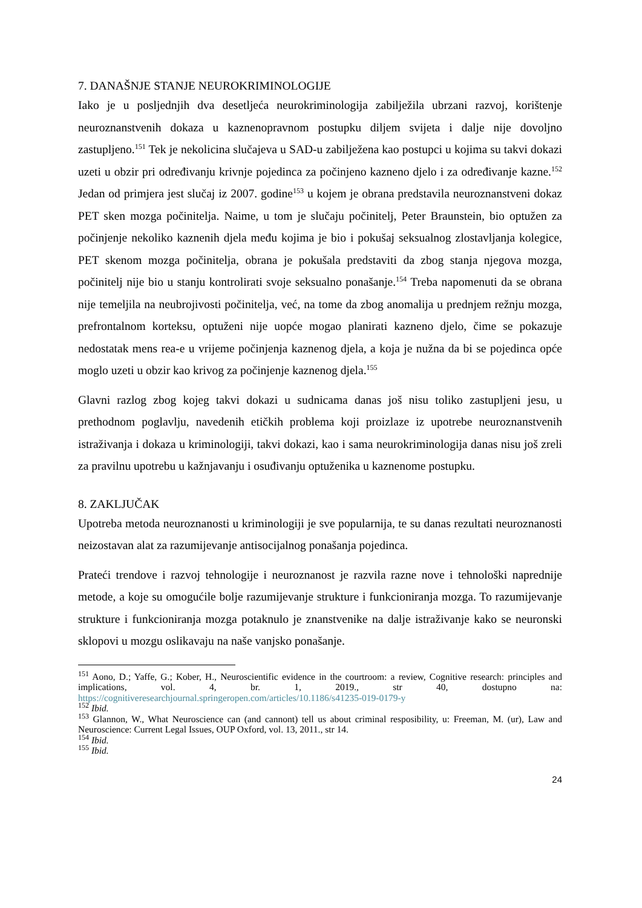7. DANAŠNJE STANJE NEUROKRIMINOLOGIJE
Iako je u posljednjih dva desetljeća neurokriminologija zabilježila ubrzani razvoj, korištenje neuroznanstvenih dokaza u kaznenopravnom postupku diljem svijeta i dalje nije dovoljno zastupljeno.<sup>151</sup> Tek je nekolicina slučajeva u SAD-u zabilježena kao postupci u kojima su takvi dokazi uzeti u obzir pri određivanju krivnje pojedinca za počinjeno kazneno djelo i za određivanje kazne.<sup>152</sup> Jedan od primjera jest slučaj iz 2007. godine<sup>153</sup> u kojem je obrana predstavila neuroznanstveni dokaz PET sken mozga počinitelja. Naime, u tom je slučaju počinitelj, Peter Braunstein, bio optužen za počinjenje nekoliko kaznenih djela među kojima je bio i pokušaj seksualnog zlostavljanja kolegice, PET skenom mozga počinitelja, obrana je pokušala predstaviti da zbog stanja njegova mozga, počinitelj nije bio u stanju kontrolirati svoje seksualno ponašanje.<sup>154</sup> Treba napomenuti da se obrana nije temeljila na neubrojivosti počinitelja, već, na tome da zbog anomalija u prednjem režnju mozga, prefrontalnom korteksu, optuženi nije uopće mogao planirati kazneno djelo, čime se pokazuje nedostatak mens rea-e u vrijeme počinjenja kaznenog djela, a koja je nužna da bi se pojedinca opće moglo uzeti u obzir kao krivog za počinjenje kaznenog djela.<sup>155</sup>
Glavni razlog zbog kojeg takvi dokazi u sudnicama danas još nisu toliko zastupljeni jesu, u prethodnom poglavlju, navedenih etičkih problema koji proizlaze iz upotrebe neuroznanstvenih istraživanja i dokaza u kriminologiji, takvi dokazi, kao i sama neurokriminologija danas nisu još zreli za pravilnu upotrebu u kažnjavanju i osuđivanju optuženika u kaznenome postupku.
8. ZAKLJUČAK
Upotreba metoda neuroznanosti u kriminologiji je sve popularnija, te su danas rezultati neuroznanosti neizostavan alat za razumijevanje antisocijalnog ponašanja pojedinca.
Prateći trendove i razvoj tehnologije i neuroznanost je razvila razne nove i tehnološki naprednije metode, a koje su omogućile bolje razumijevanje strukture i funkcioniranja mozga. To razumijevanje strukture i funkcioniranja mozga potaknulo je znanstvenike na dalje istraživanje kako se neuronski sklopovi u mozgu oslikavaju na naše vanjsko ponašanje.
<sup>151</sup> Aono, D.; Yaffe, G.; Kober, H., Neuroscientific evidence in the courtroom: a review, Cognitive research: principles and implications, vol. 4, br. 1, 2019., str 40, dostupno na: https://cognitiveresearchjournal.springeropen.com/articles/10.1186/s41235-019-0179-y
<sup>152</sup> Ibid.
<sup>153</sup> Glannon, W., What Neuroscience can (and cannont) tell us about criminal resposibility, u: Freeman, M. (ur), Law and Neuroscience: Current Legal Issues, OUP Oxford, vol. 13, 2011., str 14.
<sup>154</sup> Ibid.
<sup>155</sup> Ibid.
24